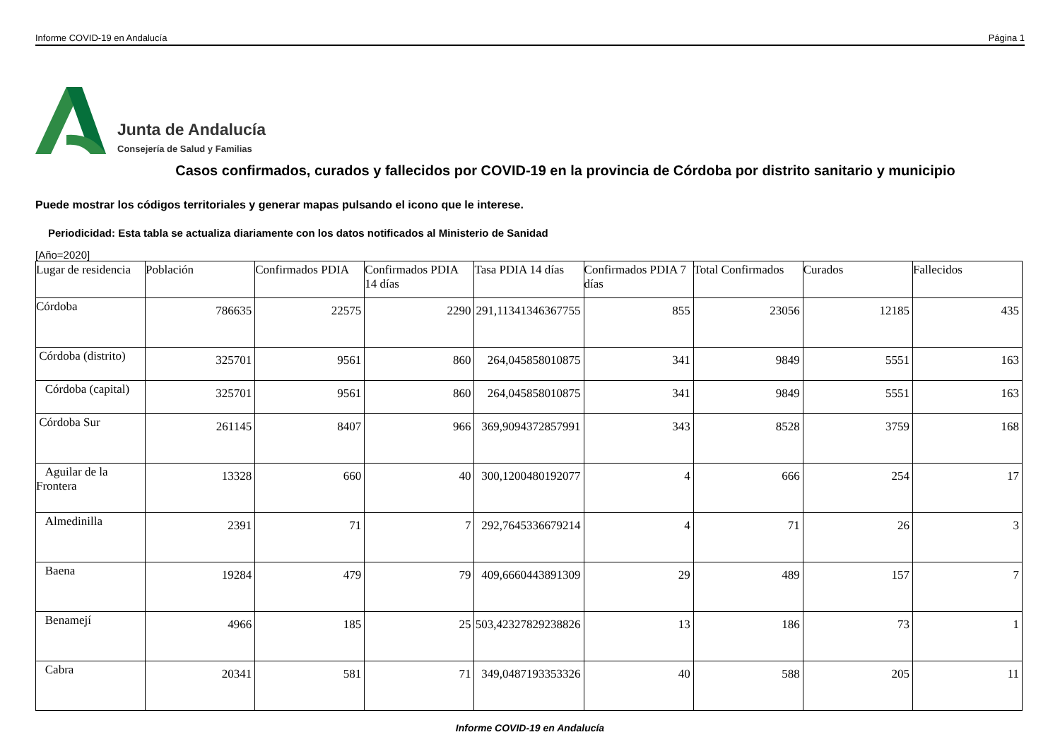Informe COVID-19 en Andalucía Página 1
Junta de Andalucía
Consejería de Salud y Familias
Casos confirmados, curados y fallecidos por COVID-19 en la provincia de Córdoba por distrito sanitario y municipio
Puede mostrar los códigos territoriales y generar mapas pulsando el icono que le interese.
Periodicidad: Esta tabla se actualiza diariamente con los datos notificados al Ministerio de Sanidad
[Año=2020]
| Lugar de residencia | Población | Confirmados PDIA | Confirmados PDIA 14 días | Tasa PDIA 14 días | Confirmados PDIA 7 días | Total Confirmados | Curados | Fallecidos |
| --- | --- | --- | --- | --- | --- | --- | --- | --- |
| Córdoba | 786635 | 22575 | 2290 | 291,11341346367755 | 855 | 23056 | 12185 | 435 |
| Córdoba (distrito) | 325701 | 9561 | 860 | 264,045858010875 | 341 | 9849 | 5551 | 163 |
| Córdoba (capital) | 325701 | 9561 | 860 | 264,045858010875 | 341 | 9849 | 5551 | 163 |
| Córdoba Sur | 261145 | 8407 | 966 | 369,9094372857991 | 343 | 8528 | 3759 | 168 |
| Aguilar de la Frontera | 13328 | 660 | 40 | 300,1200480192077 | 4 | 666 | 254 | 17 |
| Almedinilla | 2391 | 71 | 7 | 292,7645336679214 | 4 | 71 | 26 | 3 |
| Baena | 19284 | 479 | 79 | 409,6660443891309 | 29 | 489 | 157 | 7 |
| Benamejí | 4966 | 185 | 25 | 503,42327829238826 | 13 | 186 | 73 | 1 |
| Cabra | 20341 | 581 | 71 | 349,0487193353326 | 40 | 588 | 205 | 11 |
Informe COVID-19 en Andalucía